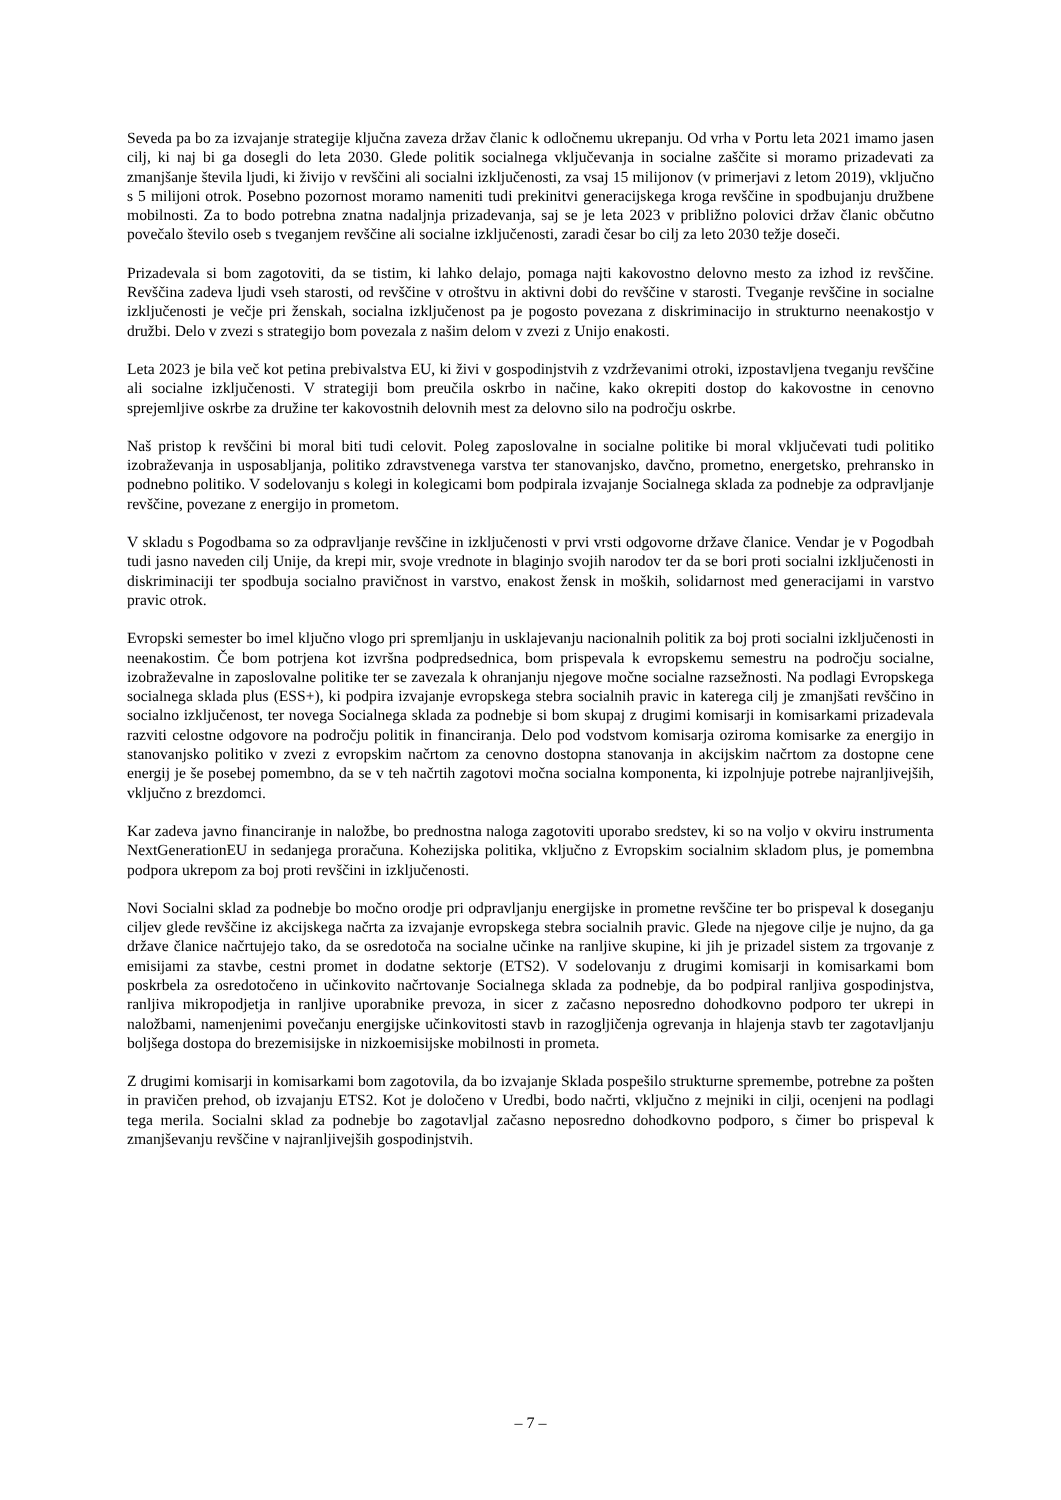Seveda pa bo za izvajanje strategije ključna zaveza držav članic k odločnemu ukrepanju. Od vrha v Portu leta 2021 imamo jasen cilj, ki naj bi ga dosegli do leta 2030. Glede politik socialnega vključevanja in socialne zaščite si moramo prizadevati za zmanjšanje števila ljudi, ki živijo v revščini ali socialni izključenosti, za vsaj 15 milijonov (v primerjavi z letom 2019), vključno s 5 milijoni otrok. Posebno pozornost moramo nameniti tudi prekinitvi generacijskega kroga revščine in spodbujanju družbene mobilnosti. Za to bodo potrebna znatna nadaljnja prizadevanja, saj se je leta 2023 v približno polovici držav članic občutno povečalo število oseb s tveganjem revščine ali socialne izključenosti, zaradi česar bo cilj za leto 2030 težje doseči.
Prizadevala si bom zagotoviti, da se tistim, ki lahko delajo, pomaga najti kakovostno delovno mesto za izhod iz revščine. Revščina zadeva ljudi vseh starosti, od revščine v otroštvu in aktivni dobi do revščine v starosti. Tveganje revščine in socialne izključenosti je večje pri ženskah, socialna izključenost pa je pogosto povezana z diskriminacijo in strukturno neenakostjo v družbi. Delo v zvezi s strategijo bom povezala z našim delom v zvezi z Unijo enakosti.
Leta 2023 je bila več kot petina prebivalstva EU, ki živi v gospodinjstvih z vzdrževanimi otroki, izpostavljena tveganju revščine ali socialne izključenosti. V strategiji bom preučila oskrbo in načine, kako okrepiti dostop do kakovostne in cenovno sprejemljive oskrbe za družine ter kakovostnih delovnih mest za delovno silo na področju oskrbe.
Naš pristop k revščini bi moral biti tudi celovit. Poleg zaposlovalne in socialne politike bi moral vključevati tudi politiko izobraževanja in usposabljanja, politiko zdravstvenega varstva ter stanovanjsko, davčno, prometno, energetsko, prehransko in podnebno politiko. V sodelovanju s kolegi in kolegicami bom podpirala izvajanje Socialnega sklada za podnebje za odpravljanje revščine, povezane z energijo in prometom.
V skladu s Pogodbama so za odpravljanje revščine in izključenosti v prvi vrsti odgovorne države članice. Vendar je v Pogodbah tudi jasno naveden cilj Unije, da krepi mir, svoje vrednote in blaginjo svojih narodov ter da se bori proti socialni izključenosti in diskriminaciji ter spodbuja socialno pravičnost in varstvo, enakost žensk in moških, solidarnost med generacijami in varstvo pravic otrok.
Evropski semester bo imel ključno vlogo pri spremljanju in usklajevanju nacionalnih politik za boj proti socialni izključenosti in neenakostim. Če bom potrjena kot izvršna podpredsednica, bom prispevala k evropskemu semestru na področju socialne, izobraževalne in zaposlovalne politike ter se zavezala k ohranjanju njegove močne socialne razsežnosti. Na podlagi Evropskega socialnega sklada plus (ESS+), ki podpira izvajanje evropskega stebra socialnih pravic in katerega cilj je zmanjšati revščino in socialno izključenost, ter novega Socialnega sklada za podnebje si bom skupaj z drugimi komisarji in komisarkami prizadevala razviti celostne odgovore na področju politik in financiranja. Delo pod vodstvom komisarja oziroma komisarke za energijo in stanovanjsko politiko v zvezi z evropskim načrtom za cenovno dostopna stanovanja in akcijskim načrtom za dostopne cene energij je še posebej pomembno, da se v teh načrtih zagotovi močna socialna komponenta, ki izpolnjuje potrebe najranljivejših, vključno z brezdomci.
Kar zadeva javno financiranje in naložbe, bo prednostna naloga zagotoviti uporabo sredstev, ki so na voljo v okviru instrumenta NextGenerationEU in sedanjega proračuna. Kohezijska politika, vključno z Evropskim socialnim skladom plus, je pomembna podpora ukrepom za boj proti revščini in izključenosti.
Novi Socialni sklad za podnebje bo močno orodje pri odpravljanju energijske in prometne revščine ter bo prispeval k doseganju ciljev glede revščine iz akcijskega načrta za izvajanje evropskega stebra socialnih pravic. Glede na njegove cilje je nujno, da ga države članice načrtujejo tako, da se osredotoča na socialne učinke na ranljive skupine, ki jih je prizadel sistem za trgovanje z emisijami za stavbe, cestni promet in dodatne sektorje (ETS2). V sodelovanju z drugimi komisarji in komisarkami bom poskrbela za osredotočeno in učinkovito načrtovanje Socialnega sklada za podnebje, da bo podpiral ranljiva gospodinjstva, ranljiva mikropodjetja in ranljive uporabnike prevoza, in sicer z začasno neposredno dohodkovno podporo ter ukrepi in naložbami, namenjenimi povečanju energijske učinkovitosti stavb in razogljičenja ogrevanja in hlajenja stavb ter zagotavljanju boljšega dostopa do brezemisijske in nizkoemisijske mobilnosti in prometa.
Z drugimi komisarji in komisarkami bom zagotovila, da bo izvajanje Sklada pospešilo strukturne spremembe, potrebne za pošten in pravičen prehod, ob izvajanju ETS2. Kot je določeno v Uredbi, bodo načrti, vključno z mejniki in cilji, ocenjeni na podlagi tega merila. Socialni sklad za podnebje bo zagotavljal začasno neposredno dohodkovno podporo, s čimer bo prispeval k zmanjševanju revščine v najranljivejših gospodinjstvih.
– 7 –